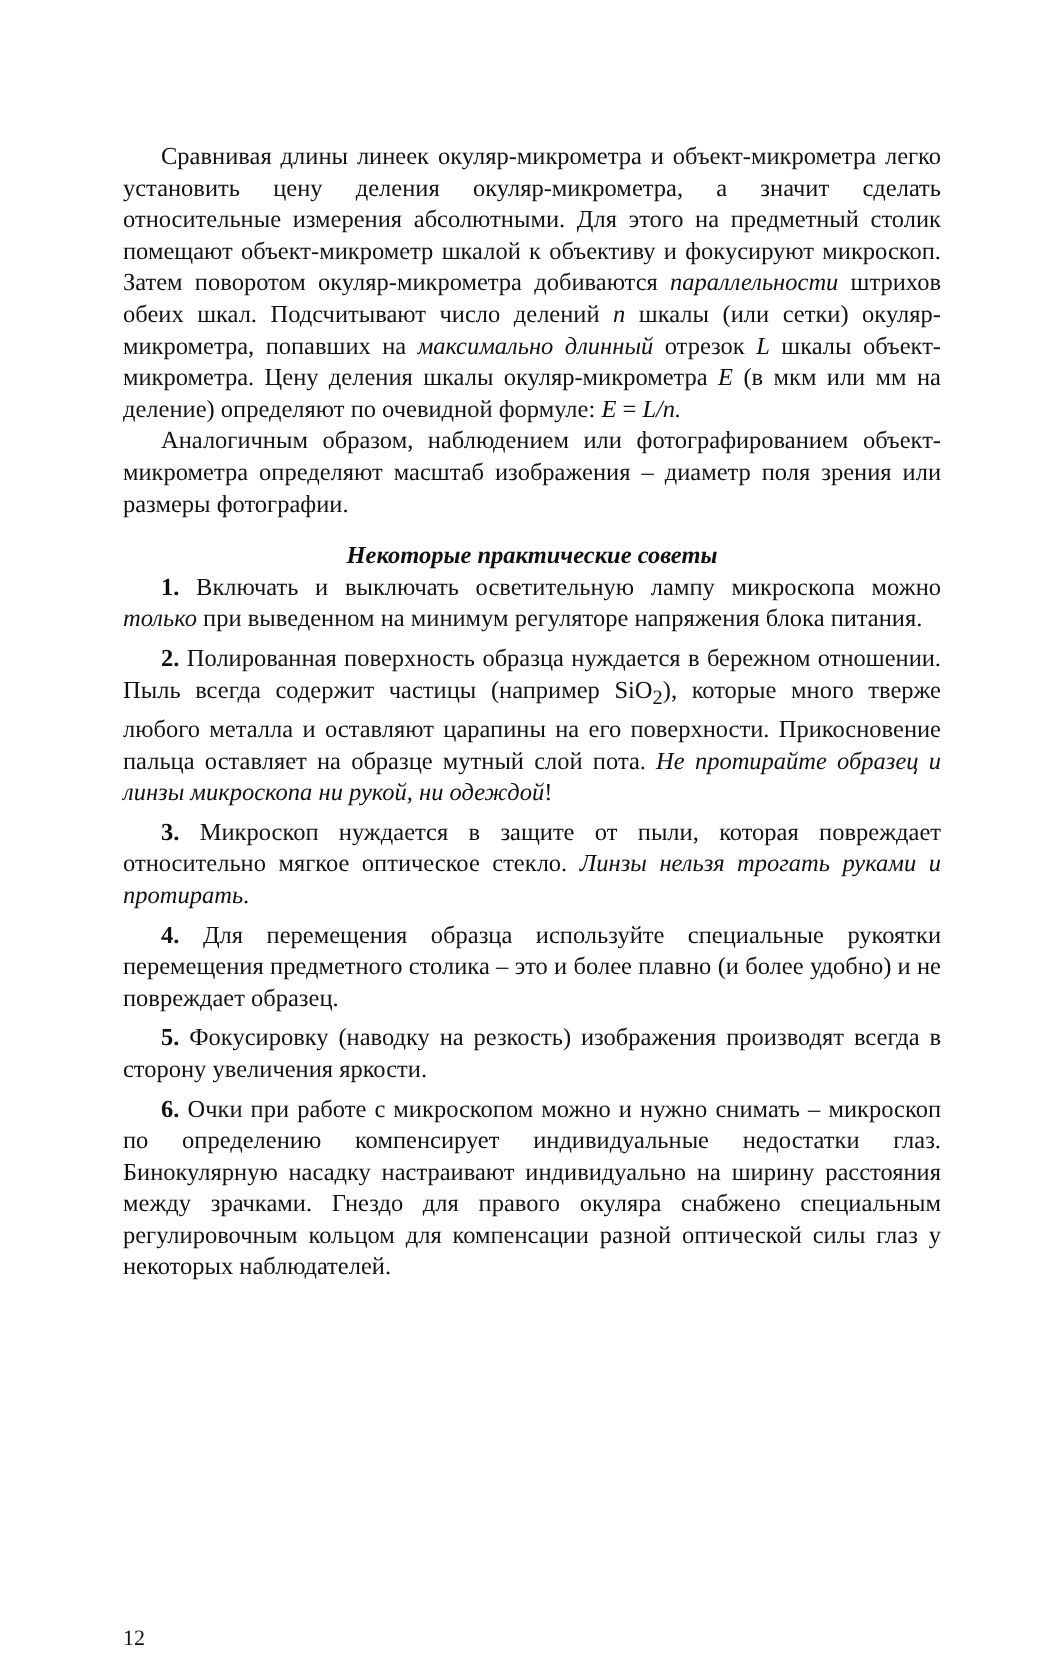Сравнивая длины линеек окуляр-микрометра и объект-микрометра легко установить цену деления окуляр-микрометра, а значит сделать относительные измерения абсолютными. Для этого на предметный столик помещают объект-микрометр шкалой к объективу и фокусируют микроскоп. Затем поворотом окуляр-микрометра добиваются параллельности штрихов обеих шкал. Подсчитывают число делений n шкалы (или сетки) окуляр-микрометра, попавших на максимально длинный отрезок L шкалы объект-микрометра. Цену деления шкалы окуляр-микрометра E (в мкм или мм на деление) определяют по очевидной формуле: E = L/n.
Аналогичным образом, наблюдением или фотографированием объект-микрометра определяют масштаб изображения – диаметр поля зрения или размеры фотографии.
Некоторые практические советы
1. Включать и выключать осветительную лампу микроскопа можно только при выведенном на минимум регуляторе напряжения блока питания.
2. Полированная поверхность образца нуждается в бережном отношении. Пыль всегда содержит частицы (например SiO<sub>2</sub>), которые много тверже любого металла и оставляют царапины на его поверхности. Прикосновение пальца оставляет на образце мутный слой пота. Не протирайте образец и линзы микроскопа ни рукой, ни одеждой!
3. Микроскоп нуждается в защите от пыли, которая повреждает относительно мягкое оптическое стекло. Линзы нельзя трогать руками и протирать.
4. Для перемещения образца используйте специальные рукоятки перемещения предметного столика – это и более плавно (и более удобно) и не повреждает образец.
5. Фокусировку (наводку на резкость) изображения производят всегда в сторону увеличения яркости.
6. Очки при работе с микроскопом можно и нужно снимать – микроскоп по определению компенсирует индивидуальные недостатки глаз. Бинокулярную насадку настраивают индивидуально на ширину расстояния между зрачками. Гнездо для правого окуляра снабжено специальным регулировочным кольцом для компенсации разной оптической силы глаз у некоторых наблюдателей.
12